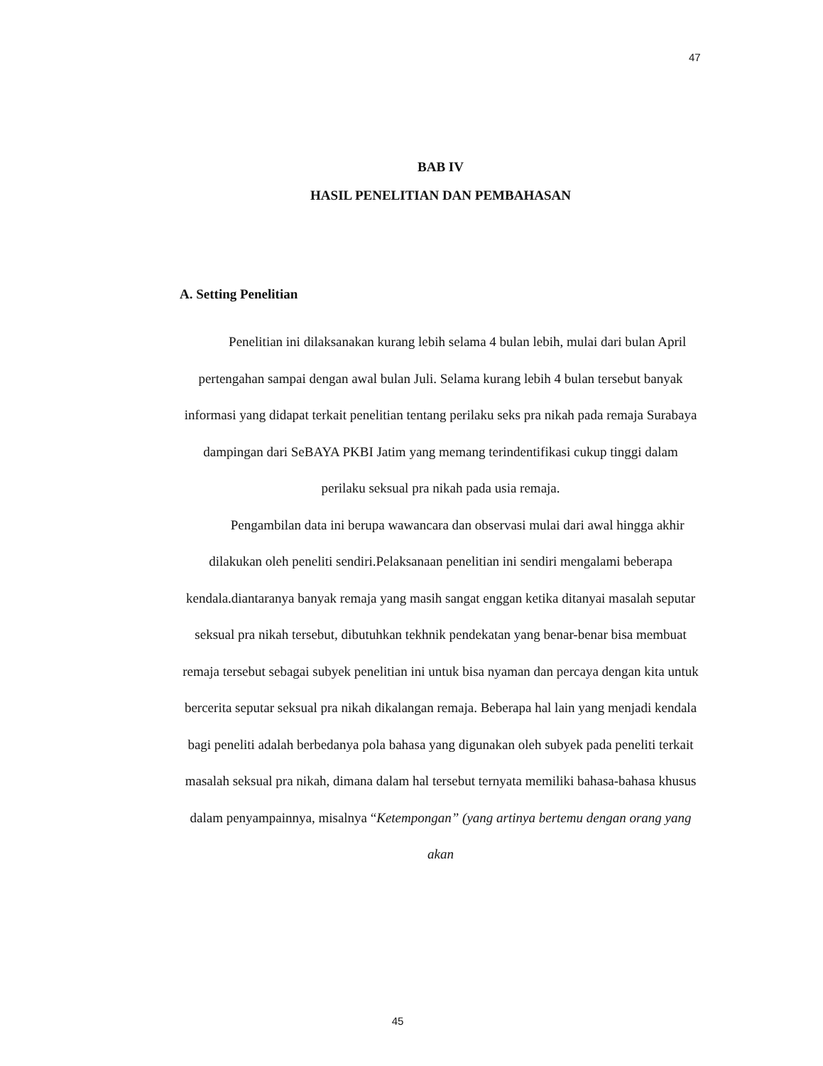47
BAB IV
HASIL PENELITIAN DAN PEMBAHASAN
A. Setting Penelitian
Penelitian ini dilaksanakan kurang lebih selama 4 bulan lebih, mulai dari bulan April pertengahan sampai dengan awal bulan Juli. Selama kurang lebih 4 bulan tersebut banyak informasi yang didapat terkait penelitian tentang perilaku seks pra nikah pada remaja Surabaya dampingan dari SeBAYA PKBI Jatim yang memang terindentifikasi cukup tinggi dalam perilaku seksual pra nikah pada usia remaja.
Pengambilan data ini berupa wawancara dan observasi mulai dari awal hingga akhir dilakukan oleh peneliti sendiri.Pelaksanaan penelitian ini sendiri mengalami beberapa kendala.diantaranya banyak remaja yang masih sangat enggan ketika ditanyai masalah seputar seksual pra nikah tersebut, dibutuhkan tekhnik pendekatan yang benar-benar bisa membuat remaja tersebut sebagai subyek penelitian ini untuk bisa nyaman dan percaya dengan kita untuk bercerita seputar seksual pra nikah dikalangan remaja. Beberapa hal lain yang menjadi kendala bagi peneliti adalah berbedanya pola bahasa yang digunakan oleh subyek pada peneliti terkait masalah seksual pra nikah, dimana dalam hal tersebut ternyata memiliki bahasa-bahasa khusus dalam penyampainnya, misalnya “Ketempongan” (yang artinya bertemu dengan orang yang akan
45